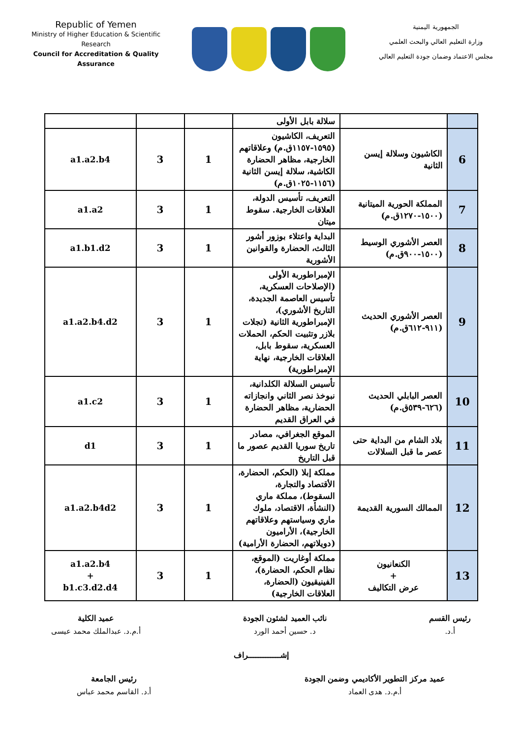Republic of Yemen
Ministry of Higher Education & Scientific Research
Council for Accreditation & Quality Assurance
الجمهورية اليمنية
وزارة التعليم العالي والبحث العلمي
مجلس الاعتماد وضمان جودة التعليم العالي
| | | سلالة بابل الأولى | | | |
| 6 | الكاشيون وسلالة إيسن الثانية | التعريف، الكاشيون (١٥٩٥-١١٥٧ق.م) وعلاقاتهم الخارجية، مظاهر الحضارة الكاشية، سلالة إيسن الثانية (١١٥٦-١٠٢٥ق.م) | 1 | 3 | a1.a2.b4 |
| 7 | المملكة الحورية الميتانية (١٥٠٠-١٢٧٠ق.م) | التعريف، تأسيس الدولة، العلاقات الخارجية. سقوط ميتان | 1 | 3 | a1.a2 |
| 8 | العصر الأشوري الوسيط (١٥٠٠-٩٠٠ق.م) | البداية واعتلاء بوزور أشور الثالث، الحضارة والقوانين الأشورية | 1 | 3 | a1.b1.d2 |
| 9 | العصر الأشوري الحديث (٩١١-٦١٢ق.م) | الإمبراطوربة الأولى (الإصلاحات العسكرية، تأسيس العاصمة الجديدة، التاريخ الأشوري)، الإمبراطورية الثانية (تجلات بلازر وتثبيت الحكم، الحملات العسكرية، سقوط بابل، العلاقات الخارجية، نهاية الإمبراطورية) | 1 | 3 | a1.a2.b4.d2 |
| 10 | العصر البابلي الحديث (٦٢٦-٥٣٩ق.م) | تأسيس السلالة الكلدانية، نبوخذ نصر الثاني وانجازاته الحضارية، مظاهر الحضارة في العراق القديم | 1 | 3 | a1.c2 |
| 11 | بلاد الشام من البداية حتى عصر ما قبل السلالات | الموقع الجغرافي، مصادر تاريخ سوريا القديم عصور ما قبل التاريخ | 1 | 3 | d1 |
| 12 | الممالك السورية القديمة | مملكة إبلا (الحكم، الحضارة، الأقتصاد والتجارة، السقوط)، مملكة ماري (النشأة، الاقتصاد، ملوك ماري وسياستهم وعلاقاتهم الخارجية)، الأراميون (دويلاتهم، الحضارة الأرامية) | 1 | 3 | a1.a2.b4d2 |
| 13 | الكنعانيون + عرض التكاليف | مملكة أوغاريت (الموقع، نظام الحكم، الحضارة)، الفينيقيون (الحضارة، العلاقات الخارجية) | 1 | 3 | a1.a2.b4 + b1.c3.d2.d4 |
رئيس القسم
أ.د.
نائب العميد لشئون الجودة
د. حسين أحمد الورد
عميد الكلية
أ.م.د. عبدالملك محمد عيسى
إشـــــــــــــراف
عميد مركز التطوير الأكاديمي وضمن الجودة
أ.م.د. هدى العماد
رئيس الجامعة
أ.د. القاسم محمد عباس